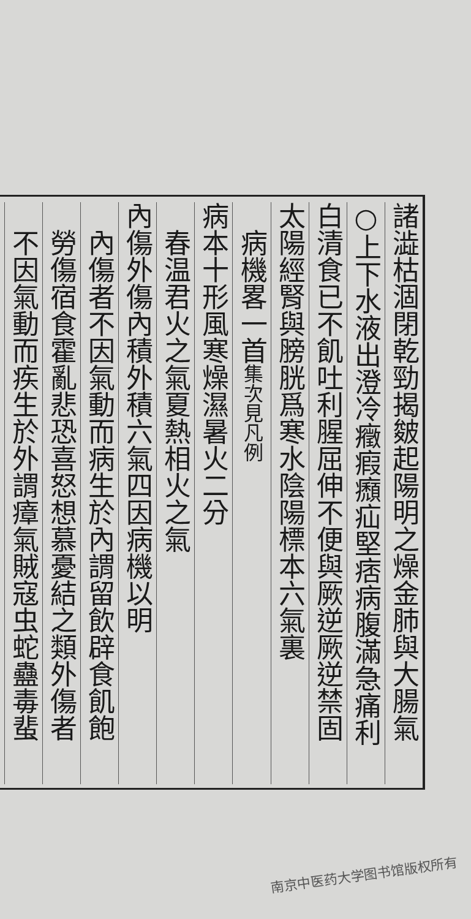諸澁枯涸閉乾勁揭皴起陽明之燥金肺與大腸氣
○上下水液出澄冷癥瘕㿗疝堅痞病腹滿急痛利
白清食已不飢吐利腥屈伸不便與厥逆厥逆禁固
太陽經腎與膀胱爲寒水陰陽標本六氣裏
　病機畧一首集次見凡例
病本十形風寒燥濕暑火二分
　春温君火之氣夏熱相火之氣
內傷外傷內積外積六氣四因病機以明
　內傷者不因氣動而病生於內謂留飲辟食飢飽
　勞傷宿食霍亂悲恐喜怒想慕憂結之類外傷者
　不因氣動而疾生於外謂瘴氣賊寇虫蛇蠱毒蜚
南京中医药大学图书馆版权所有